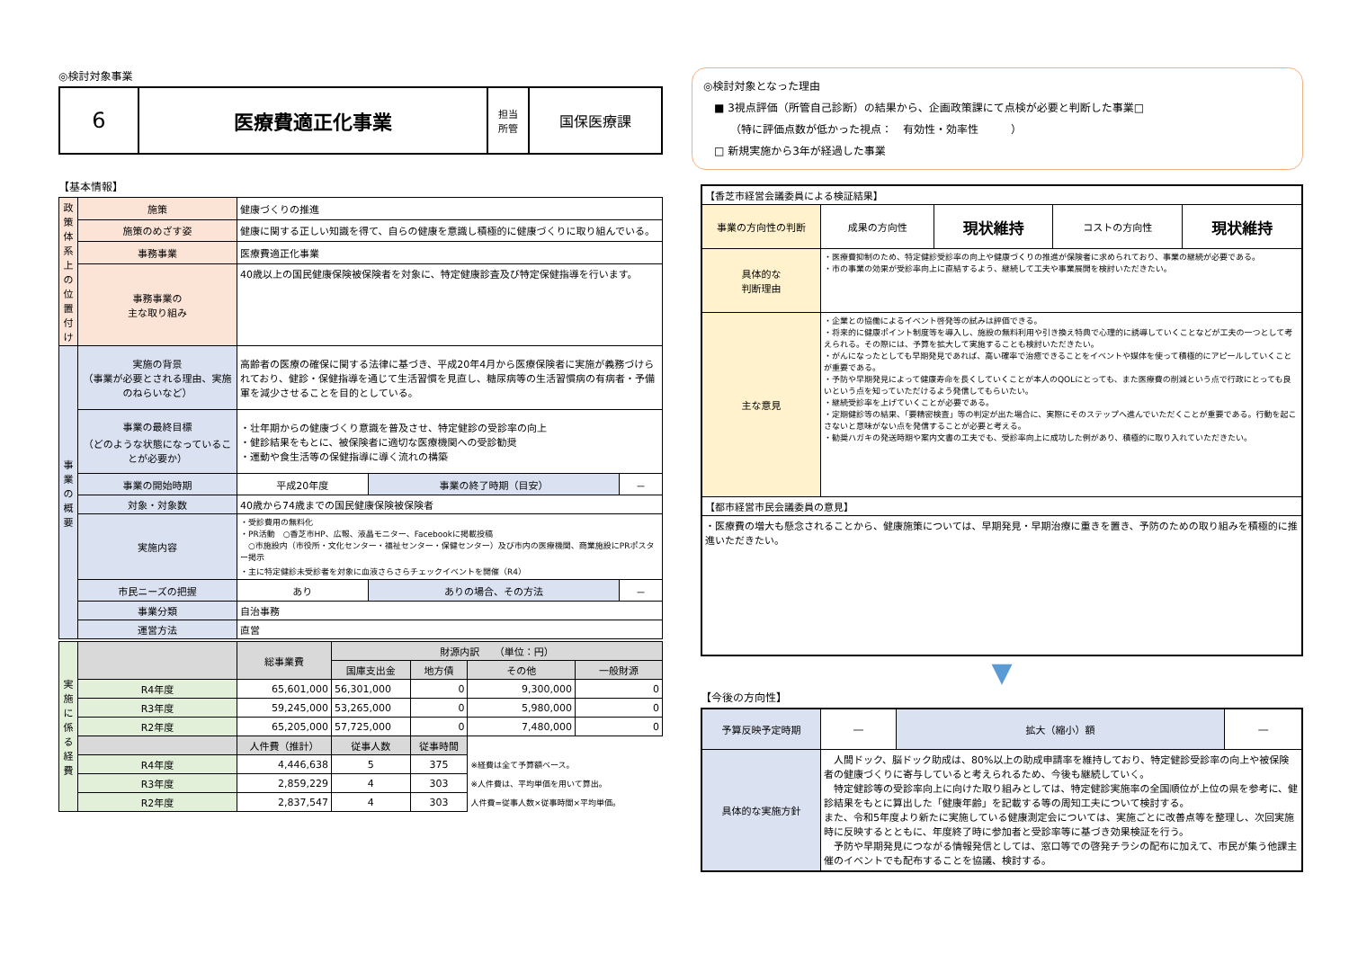◎検討対象事業
| 6 | 医療費適正化事業 | 担当 所管 | 国保医療課 |
【基本情報】
| 政策体系上の位置付け | 施策 | 健康づくりの推進 | | |
| | 施策のめざす姿 | 健康に関する正しい知識を得て、自らの健康を意識し積極的に健康づくりに取り組んでいる。 | | |
| | 事務事業 | 医療費適正化事業 | | |
| | 事務事業の 主な取り組み | 40歳以上の国民健康保険被保険者を対象に、特定健康診査及び特定保健指導を行います。 | | |
| 事業の概要 | 実施の背景 （事業が必要とされる理由、実施のねらいなど） | 高齢者の医療の確保に関する法律に基づき、平成20年4月から医療保険者に実施が義務づけられており、健診・保健指導を通じて生活習慣を見直し、糖尿病等の生活習慣病の有病者・予備軍を減少させることを目的としている。 | | |
| | 事業の最終目標 （どのような状態になっていることが必要か） | ・壮年期からの健康づくり意識を普及させ、特定健診の受診率の向上 ・健診結果をもとに、被保険者に適切な医療機関への受診勧奨 ・運動や食生活等の保健指導に導く流れの構築 | | |
| | 事業の開始時期 | 平成20年度 | 事業の終了時期（目安） | － |
| | 対象・対象数 | 40歳から74歳までの国民健康保険被保険者 | | |
| | 実施内容 | ・受診費用の無料化 ・PR活動 ○香芝市HP、広報、液晶モニター、Facebookに掲載投稿 ○市施設内（市役所・文化センター・福祉センター・保健センター）及び市内の医療機関、商業施設にPRポスター掲示 ・主に特定健診未受診者を対象に血液さらさらチェックイベントを開催（R4） | | |
| | 市民ニーズの把握 | あり | ありの場合、その方法 | － |
| | 事業分類 | 自治事務 | | |
| | 運営方法 | 直営 | | |
| 実施に係る経費 | | 総事業費 | 財源内訳 （単位：円） | | | |
| | | | 国庫支出金 | 地方債 | その他 | 一般財源 |
| | R4年度 | 65,601,000 | 56,301,000 | 0 | 9,300,000 | 0 |
| | R3年度 | 59,245,000 | 53,265,000 | 0 | 5,980,000 | 0 |
| | R2年度 | 65,205,000 | 57,725,000 | 0 | 7,480,000 | 0 |
| | | 人件費（推計） | 従事人数 | 従事時間 | | |
| | R4年度 | 4,446,638 | 5 | 375 | ※経費は全て予算額ベース。 | |
| | R3年度 | 2,859,229 | 4 | 303 | ※人件費は、平均単価を用いて算出。 | |
| | R2年度 | 2,837,547 | 4 | 303 | 人件費=従事人数×従事時間×平均単価。 | |
◎検討対象となった理由
　■ 3視点評価（所管自己診断）の結果から、企画政策課にて点検が必要と判断した事業□
　　　（特に評価点数が低かった視点：　有効性・効率性　　　）
　□ 新規実施から3年が経過した事業
| 【香芝市経営会議委員による検証結果】 | | | | |
| 事業の方向性の判断 | 成果の方向性 | 現状維持 | コストの方向性 | 現状維持 |
| 具体的な 判断理由 | ・医療費抑制のため、特定健診受診率の向上や健康づくりの推進が保険者に求められており、事業の継続が必要である。 ・市の事業の効果が受診率向上に直結するよう、継続して工夫や事業展開を検討いただきたい。 | | | |
| 主な意見 | ・企業との協働によるイベント啓発等の試みは評価できる。 ・将来的に健康ポイント制度等を導入し、施設の無料利用や引き換え特典で心理的に誘導していくことなどが工夫の一つとして考えられる。その際には、予算を拡大して実施することも検討いただきたい。 ・がんになったとしても早期発見であれば、高い確率で治癒できることをイベントや媒体を使って積極的にアピールしていくことが重要である。 ・予防や早期発見によって健康寿命を長くしていくことが本人のQOLにとっても、また医療費の削減という点で行政にとっても良いという点を知っていただけるよう発信してもらいたい。 ・継続受診率を上げていくことが必要である。 ・定期健診等の結果、「要精密検査」等の判定が出た場合に、実際にそのステップへ進んでいただくことが重要である。行動を起こさないと意味がない点を発信することが必要と考える。 ・勧奨ハガキの発送時期や案内文書の工夫でも、受診率向上に成功した例があり、積極的に取り入れていただきたい。 | | | |
| 【都市経営市民会議委員の意見】 | | | | |
| ・医療費の増大も懸念されることから、健康施策については、早期発見・早期治療に重きを置き、予防のための取り組みを積極的に推進いただきたい。 | | | | |
▼
【今後の方向性】
| 予算反映予定時期 | ― | 拡大（縮小）額 | ― |
| 具体的な実施方針 | 人間ドック、脳ドック助成は、80%以上の助成申請率を維持しており、特定健診受診率の向上や被保険者の健康づくりに寄与していると考えられるため、今後も継続していく。 特定健診等の受診率向上に向けた取り組みとしては、特定健診実施率の全国順位が上位の県を参考に、健診結果をもとに算出した「健康年齢」を記載する等の周知工夫について検討する。 また、令和5年度より新たに実施している健康測定会については、実施ごとに改善点等を整理し、次回実施時に反映するとともに、年度終了時に参加者と受診率等に基づき効果検証を行う。 予防や早期発見につながる情報発信としては、窓口等での啓発チラシの配布に加えて、市民が集う他課主催のイベントでも配布することを協議、検討する。 | | |